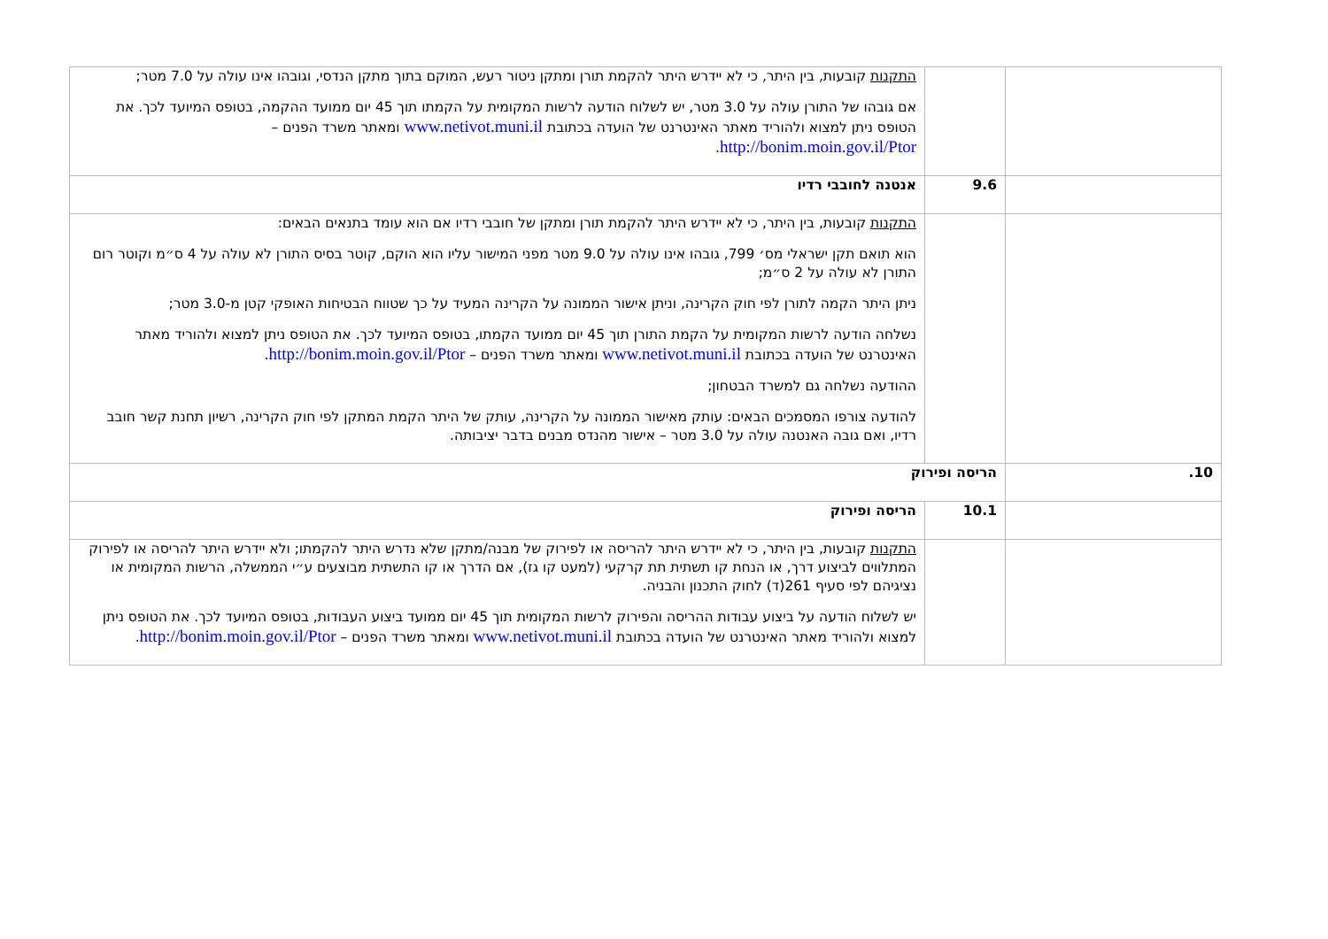| | | התקנות קובעות, בין היתר, כי לא יידרש היתר להקמת תורן ומתקן ניטור רעש, המוקם בתוך מתקן הנדסי, וגובהו אינו עולה על 7.0 מטר; אם גובהו של התורן עולה על 3.0 מטר, יש לשלוח הודעה לרשות המקומית על הקמתו תוך 45 יום ממועד ההקמה, בטופס המיועד לכך. את הטופס ניתן למצוא ולהוריד מאתר האינטרנט של הועדה בכתובת www.netivot.muni.il ומאתר משרד הפנים – http://bonim.moin.gov.il/Ptor . |
| | 9.6 | אנטנה לחובבי רדיו |
| | | התקנות קובעות, בין היתר, כי לא יידרש היתר להקמת תורן ומתקן של חובבי רדיו אם הוא עומד בתנאים הבאים: הוא תואם תקן ישראלי מס׳ 799, גובהו אינו עולה על 9.0 מטר מפני המישור עליו הוא הוקם, קוטר בסיס התורן לא עולה על 4 ס״מ וקוטר רום התורן לא עולה על 2 ס״מ; ניתן היתר הקמה לתורן לפי חוק הקרינה, וניתן אישור הממונה על הקרינה המעיד על כך שטווח הבטיחות האופקי קטן מ-3.0 מטר; נשלחה הודעה לרשות המקומית על הקמת התורן תוך 45 יום ממועד הקמתו, בטופס המיועד לכך. את הטופס ניתן למצוא ולהוריד מאתר האינטרנט של הועדה בכתובת www.netivot.muni.il ומאתר משרד הפנים – http://bonim.moin.gov.il/Ptor . ההודעה נשלחה גם למשרד הבטחון; להודעה צורפו המסמכים הבאים: עותק מאישור הממונה על הקרינה, עותק של היתר הקמת המתקן לפי חוק הקרינה, רשיון תחנת קשר חובב רדיו, ואם גובה האנטנה עולה על 3.0 מטר – אישור מהנדס מבנים בדבר יציבותה. |
| 10. | הריסה ופירוק | |
| | 10.1 | הריסה ופירוק |
| | | התקנות קובעות, בין היתר, כי לא יידרש היתר להריסה או לפירוק של מבנה/מתקן שלא נדרש היתר להקמתו; ולא יידרש היתר להריסה או לפירוק המתלווים לביצוע דרך, או הנחת קו תשתית תת קרקעי (למעט קו גז), אם הדרך או קו התשתית מבוצעים ע״י הממשלה, הרשות המקומית או נציגיהם לפי סעיף 261(ד) לחוק התכנון והבניה. יש לשלוח הודעה על ביצוע עבודות ההריסה והפירוק לרשות המקומית תוך 45 יום ממועד ביצוע העבודות, בטופס המיועד לכך. את הטופס ניתן למצוא ולהוריד מאתר האינטרנט של הועדה בכתובת www.netivot.muni.il ומאתר משרד הפנים – http://bonim.moin.gov.il/Ptor . |